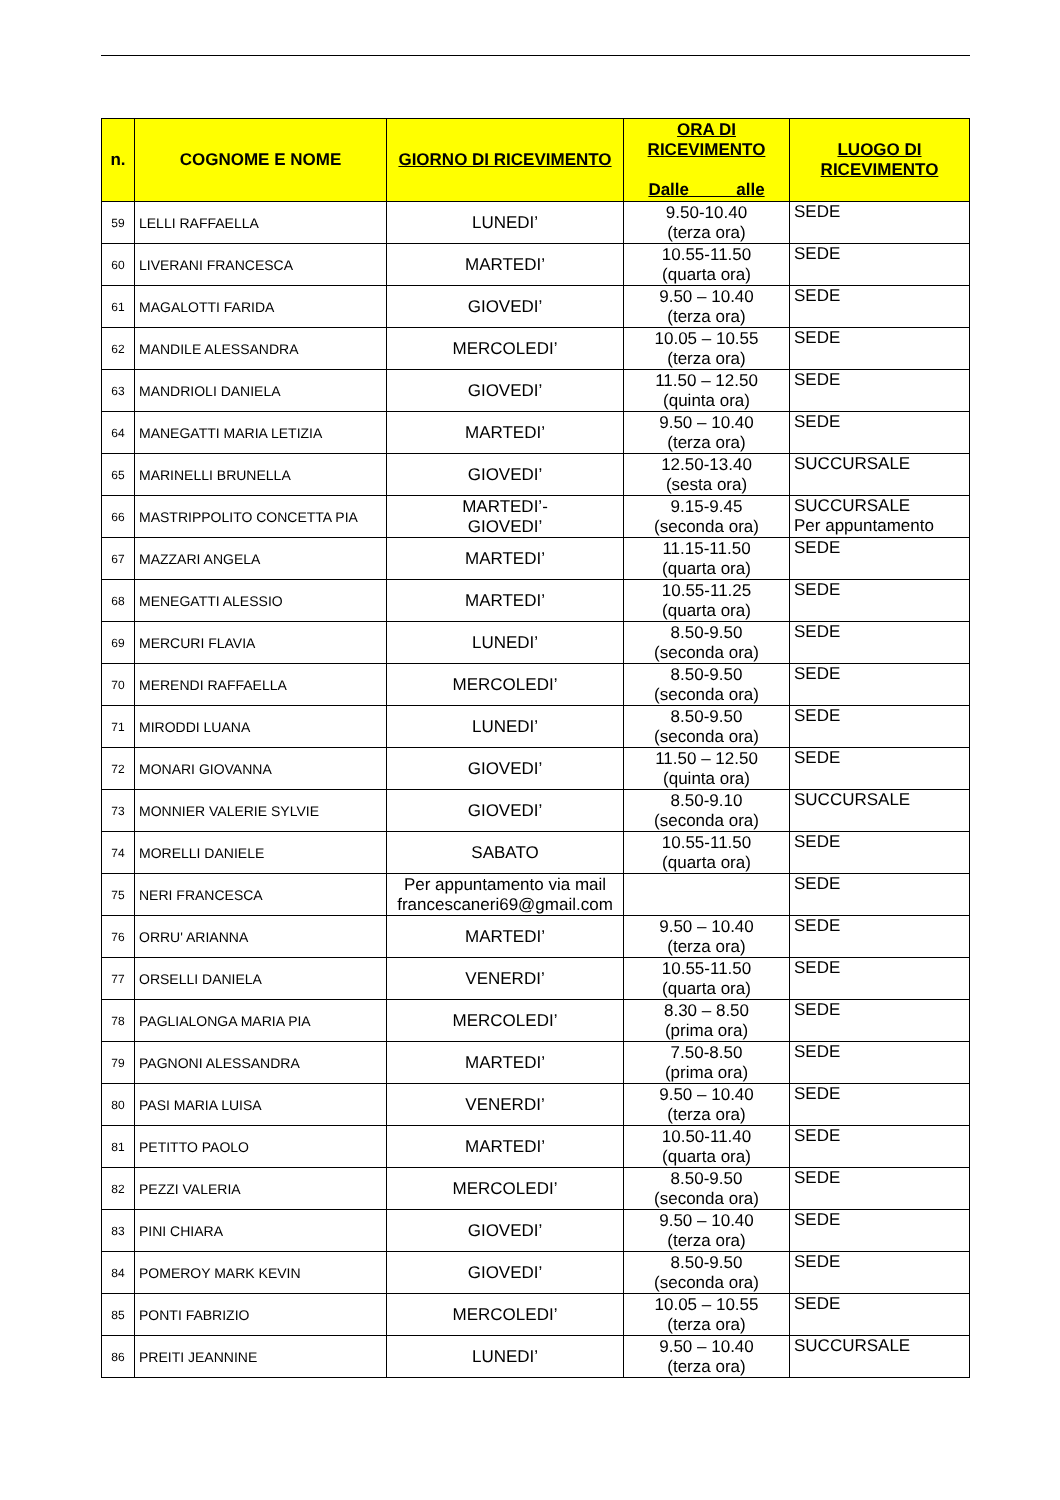| n. | COGNOME E NOME | GIORNO DI RICEVIMENTO | ORA DI RICEVIMENTO Dalle alle | LUOGO DI RICEVIMENTO |
| --- | --- | --- | --- | --- |
| 59 | LELLI RAFFAELLA | LUNEDI’ | 9.50-10.40 (terza ora) | SEDE |
| 60 | LIVERANI FRANCESCA | MARTEDI’ | 10.55-11.50 (quarta ora) | SEDE |
| 61 | MAGALOTTI FARIDA | GIOVEDI’ | 9.50 – 10.40 (terza ora) | SEDE |
| 62 | MANDILE ALESSANDRA | MERCOLEDI’ | 10.05 – 10.55 (terza ora) | SEDE |
| 63 | MANDRIOLI DANIELA | GIOVEDI’ | 11.50 – 12.50 (quinta ora) | SEDE |
| 64 | MANEGATTI MARIA LETIZIA | MARTEDI’ | 9.50 – 10.40 (terza ora) | SEDE |
| 65 | MARINELLI BRUNELLA | GIOVEDI’ | 12.50-13.40 (sesta ora) | SUCCURSALE |
| 66 | MASTRIPPOLITO CONCETTA PIA | MARTEDI’- GIOVEDI’ | 9.15-9.45 (seconda ora) | SUCCURSALE Per appuntamento |
| 67 | MAZZARI ANGELA | MARTEDI’ | 11.15-11.50 (quarta ora) | SEDE |
| 68 | MENEGATTI ALESSIO | MARTEDI’ | 10.55-11.25 (quarta ora) | SEDE |
| 69 | MERCURI FLAVIA | LUNEDI’ | 8.50-9.50 (seconda ora) | SEDE |
| 70 | MERENDI RAFFAELLA | MERCOLEDI’ | 8.50-9.50 (seconda ora) | SEDE |
| 71 | MIRODDI LUANA | LUNEDI’ | 8.50-9.50 (seconda ora) | SEDE |
| 72 | MONARI GIOVANNA | GIOVEDI’ | 11.50 – 12.50 (quinta ora) | SEDE |
| 73 | MONNIER VALERIE SYLVIE | GIOVEDI’ | 8.50-9.10 (seconda ora) | SUCCURSALE |
| 74 | MORELLI DANIELE | SABATO | 10.55-11.50 (quarta ora) | SEDE |
| 75 | NERI FRANCESCA | Per appuntamento via mail francescaneri69@gmail.com | | SEDE |
| 76 | ORRU' ARIANNA | MARTEDI’ | 9.50 – 10.40 (terza ora) | SEDE |
| 77 | ORSELLI DANIELA | VENERDI’ | 10.55-11.50 (quarta ora) | SEDE |
| 78 | PAGLIALONGA MARIA PIA | MERCOLEDI’ | 8.30 – 8.50 (prima ora) | SEDE |
| 79 | PAGNONI ALESSANDRA | MARTEDI’ | 7.50-8.50 (prima ora) | SEDE |
| 80 | PASI MARIA LUISA | VENERDI’ | 9.50 – 10.40 (terza ora) | SEDE |
| 81 | PETITTO PAOLO | MARTEDI’ | 10.50-11.40 (quarta ora) | SEDE |
| 82 | PEZZI VALERIA | MERCOLEDI’ | 8.50-9.50 (seconda ora) | SEDE |
| 83 | PINI CHIARA | GIOVEDI’ | 9.50 – 10.40 (terza ora) | SEDE |
| 84 | POMEROY MARK KEVIN | GIOVEDI’ | 8.50-9.50 (seconda ora) | SEDE |
| 85 | PONTI FABRIZIO | MERCOLEDI’ | 10.05 – 10.55 (terza ora) | SEDE |
| 86 | PREITI JEANNINE | LUNEDI’ | 9.50 – 10.40 (terza ora) | SUCCURSALE |